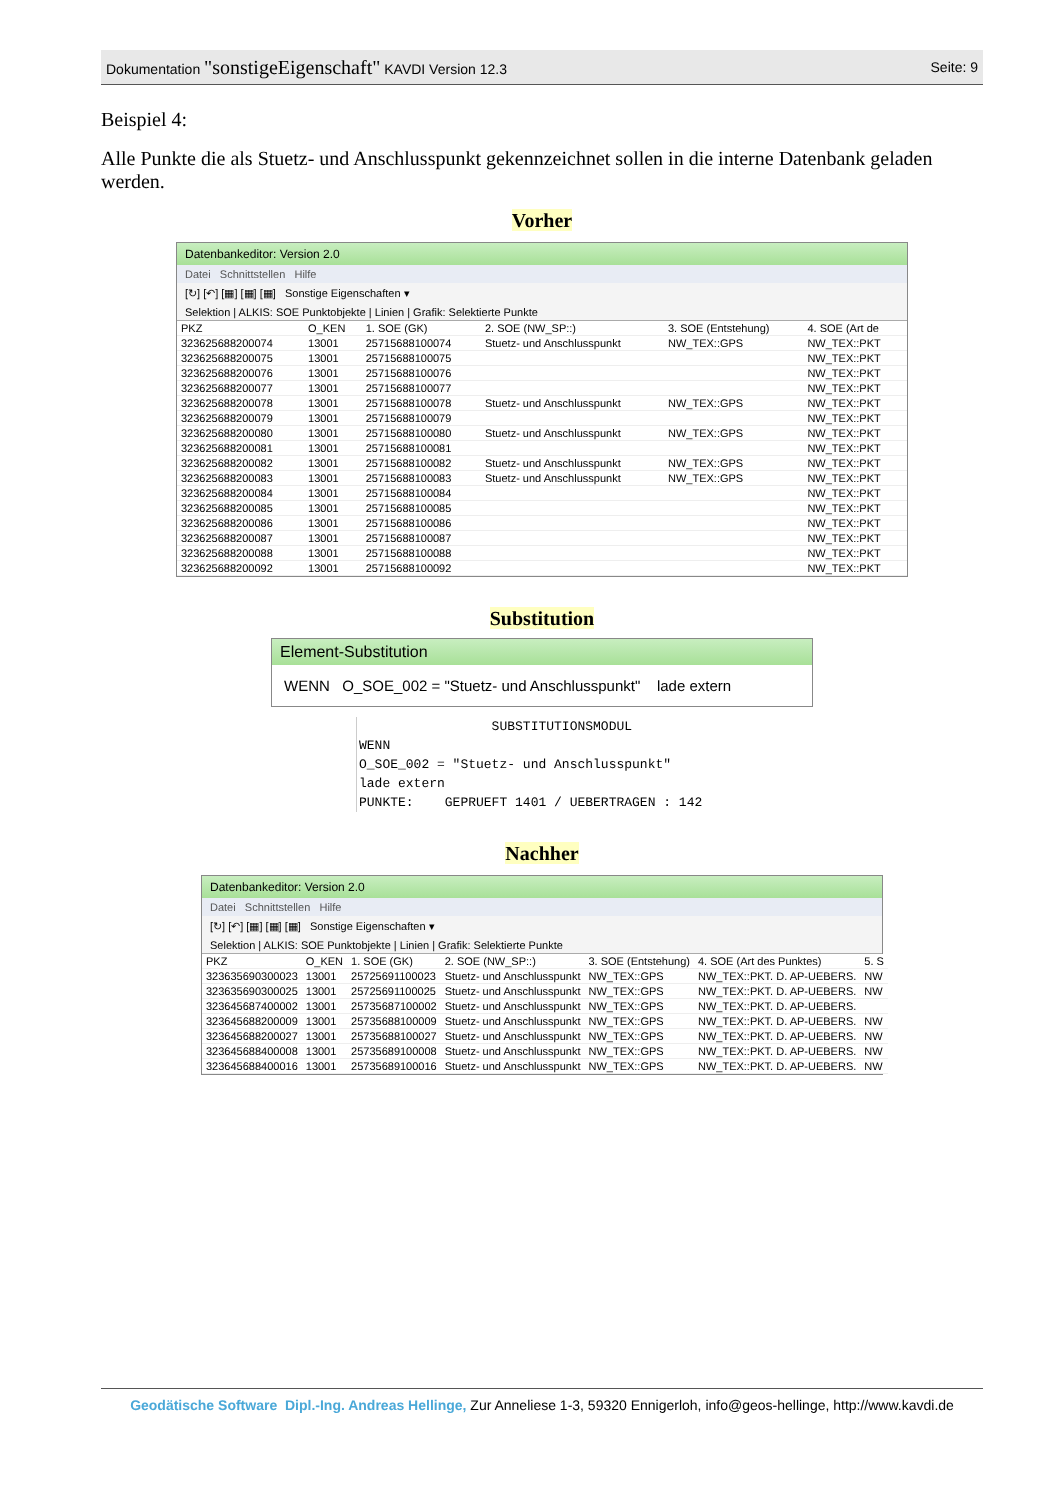Dokumentation "sonstigeEigenschaft" KAVDI Version 12.3
Seite: 9
Beispiel 4:
Alle Punkte die als Stuetz- und Anschlusspunkt gekennzeichnet sollen in die interne Datenbank geladen werden.
Vorher
Datenbankeditor: Version 2.0
Datei Schnittstellen Hilfe
[↻] [↶] [▦] [▦] [▦] Sonstige Eigenschaften ▾
Selektion | ALKIS: SOE Punktobjekte | Linien | Grafik: Selektierte Punkte
| PKZ | O_KEN | 1. SOE (GK) | 2. SOE (NW_SP::) | 3. SOE (Entstehung) | 4. SOE (Art de |
| --- | --- | --- | --- | --- | --- |
| 323625688200074 | 13001 | 25715688100074 | Stuetz- und Anschlusspunkt | NW_TEX::GPS | NW_TEX::PKT |
| 323625688200075 | 13001 | 25715688100075 | | | NW_TEX::PKT |
| 323625688200076 | 13001 | 25715688100076 | | | NW_TEX::PKT |
| 323625688200077 | 13001 | 25715688100077 | | | NW_TEX::PKT |
| 323625688200078 | 13001 | 25715688100078 | Stuetz- und Anschlusspunkt | NW_TEX::GPS | NW_TEX::PKT |
| 323625688200079 | 13001 | 25715688100079 | | | NW_TEX::PKT |
| 323625688200080 | 13001 | 25715688100080 | Stuetz- und Anschlusspunkt | NW_TEX::GPS | NW_TEX::PKT |
| 323625688200081 | 13001 | 25715688100081 | | | NW_TEX::PKT |
| 323625688200082 | 13001 | 25715688100082 | Stuetz- und Anschlusspunkt | NW_TEX::GPS | NW_TEX::PKT |
| 323625688200083 | 13001 | 25715688100083 | Stuetz- und Anschlusspunkt | NW_TEX::GPS | NW_TEX::PKT |
| 323625688200084 | 13001 | 25715688100084 | | | NW_TEX::PKT |
| 323625688200085 | 13001 | 25715688100085 | | | NW_TEX::PKT |
| 323625688200086 | 13001 | 25715688100086 | | | NW_TEX::PKT |
| 323625688200087 | 13001 | 25715688100087 | | | NW_TEX::PKT |
| 323625688200088 | 13001 | 25715688100088 | | | NW_TEX::PKT |
| 323625688200092 | 13001 | 25715688100092 | | | NW_TEX::PKT |
Substitution
Element-Substitution
WENN O_SOE_002 = "Stuetz- und Anschlusspunkt" lade extern
                 SUBSTITUTIONSMODUL
WENN
O_SOE_002 = "Stuetz- und Anschlusspunkt"
lade extern
PUNKTE:    GEPRUEFT 1401 / UEBERTRAGEN : 142
Nachher
Datenbankeditor: Version 2.0
Datei Schnittstellen Hilfe
[↻] [↶] [▦] [▦] [▦] Sonstige Eigenschaften ▾
Selektion | ALKIS: SOE Punktobjekte | Linien | Grafik: Selektierte Punkte
| PKZ | O_KEN | 1. SOE (GK) | 2. SOE (NW_SP::) | 3. SOE (Entstehung) | 4. SOE (Art des Punktes) | 5. S |
| --- | --- | --- | --- | --- | --- | --- |
| 323635690300023 | 13001 | 25725691100023 | Stuetz- und Anschlusspunkt | NW_TEX::GPS | NW_TEX::PKT. D. AP-UEBERS. | NW |
| 323635690300025 | 13001 | 25725691100025 | Stuetz- und Anschlusspunkt | NW_TEX::GPS | NW_TEX::PKT. D. AP-UEBERS. | NW |
| 323645687400002 | 13001 | 25735687100002 | Stuetz- und Anschlusspunkt | NW_TEX::GPS | NW_TEX::PKT. D. AP-UEBERS. | |
| 323645688200009 | 13001 | 25735688100009 | Stuetz- und Anschlusspunkt | NW_TEX::GPS | NW_TEX::PKT. D. AP-UEBERS. | NW |
| 323645688200027 | 13001 | 25735688100027 | Stuetz- und Anschlusspunkt | NW_TEX::GPS | NW_TEX::PKT. D. AP-UEBERS. | NW |
| 323645688400008 | 13001 | 25735689100008 | Stuetz- und Anschlusspunkt | NW_TEX::GPS | NW_TEX::PKT. D. AP-UEBERS. | NW |
| 323645688400016 | 13001 | 25735689100016 | Stuetz- und Anschlusspunkt | NW_TEX::GPS | NW_TEX::PKT. D. AP-UEBERS. | NW |
Geodätische Software Dipl.-Ing. Andreas Hellinge, Zur Anneliese 1-3, 59320 Ennigerloh, info@geos-hellinge, http://www.kavdi.de